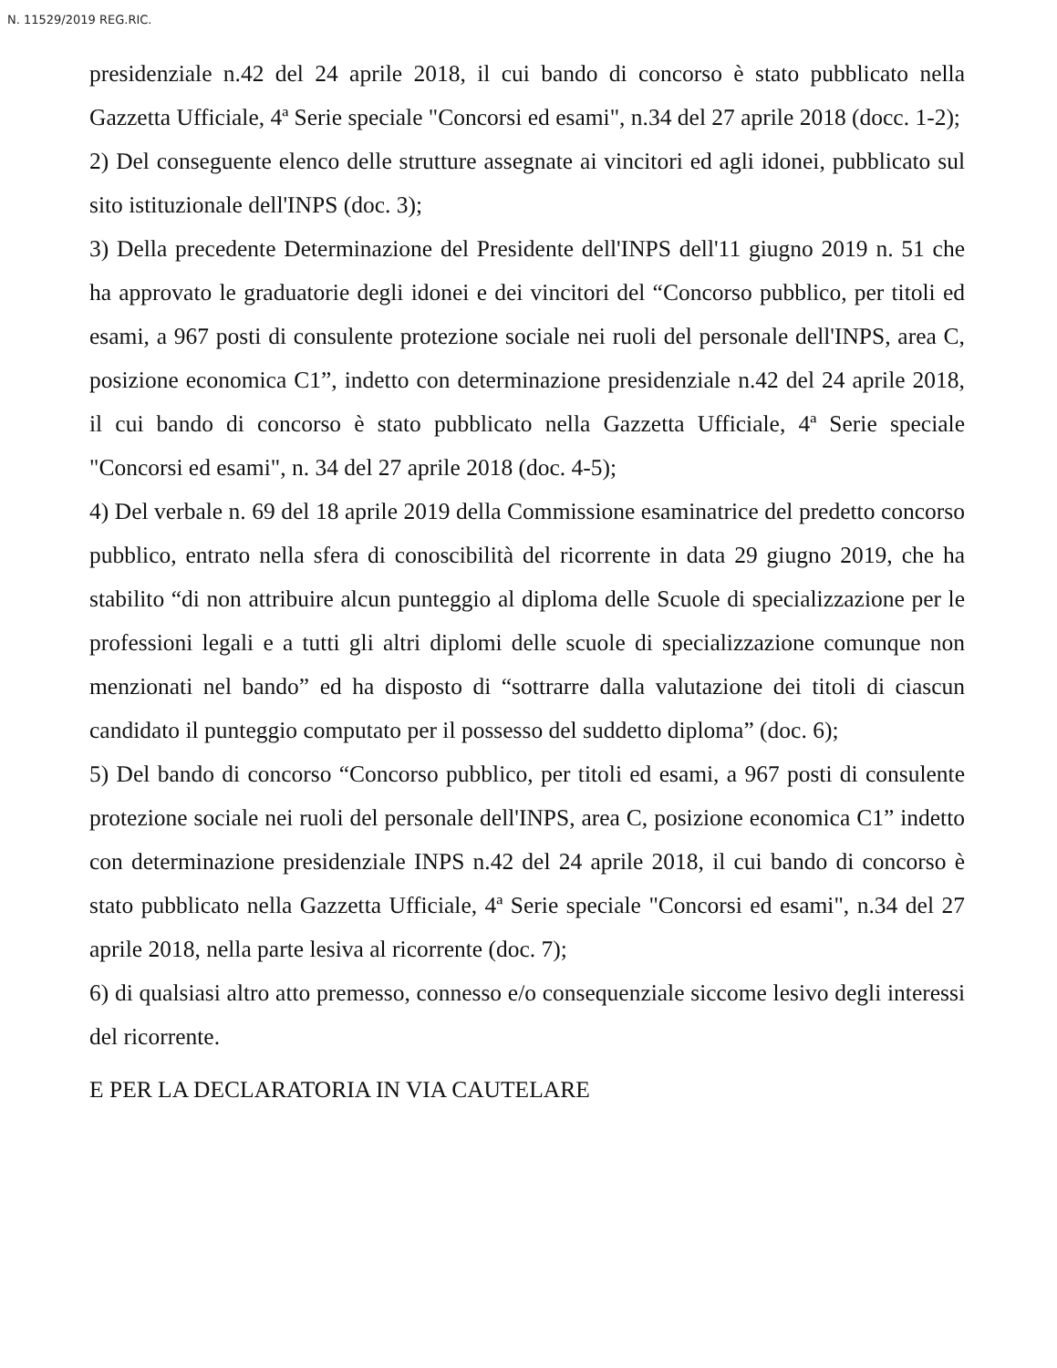N. 11529/2019 REG.RIC.
presidenziale n.42 del 24 aprile 2018, il cui bando di concorso è stato pubblicato nella Gazzetta Ufficiale, 4ª Serie speciale "Concorsi ed esami", n.34 del 27 aprile 2018 (docc. 1-2);
2) Del conseguente elenco delle strutture assegnate ai vincitori ed agli idonei, pubblicato sul sito istituzionale dell'INPS (doc. 3);
3) Della precedente Determinazione del Presidente dell'INPS dell'11 giugno 2019 n. 51 che ha approvato le graduatorie degli idonei e dei vincitori del “Concorso pubblico, per titoli ed esami, a 967 posti di consulente protezione sociale nei ruoli del personale dell'INPS, area C, posizione economica C1”, indetto con determinazione presidenziale n.42 del 24 aprile 2018, il cui bando di concorso è stato pubblicato nella Gazzetta Ufficiale, 4ª Serie speciale "Concorsi ed esami", n. 34 del 27 aprile 2018 (doc. 4-5);
4) Del verbale n. 69 del 18 aprile 2019 della Commissione esaminatrice del predetto concorso pubblico, entrato nella sfera di conoscibilità del ricorrente in data 29 giugno 2019, che ha stabilito “di non attribuire alcun punteggio al diploma delle Scuole di specializzazione per le professioni legali e a tutti gli altri diplomi delle scuole di specializzazione comunque non menzionati nel bando” ed ha disposto di “sottrarre dalla valutazione dei titoli di ciascun candidato il punteggio computato per il possesso del suddetto diploma” (doc. 6);
5) Del bando di concorso “Concorso pubblico, per titoli ed esami, a 967 posti di consulente protezione sociale nei ruoli del personale dell'INPS, area C, posizione economica C1” indetto con determinazione presidenziale INPS n.42 del 24 aprile 2018, il cui bando di concorso è stato pubblicato nella Gazzetta Ufficiale, 4ª Serie speciale "Concorsi ed esami", n.34 del 27 aprile 2018, nella parte lesiva al ricorrente (doc. 7);
6) di qualsiasi altro atto premesso, connesso e/o consequenziale siccome lesivo degli interessi del ricorrente.
E PER LA DECLARATORIA IN VIA CAUTELARE